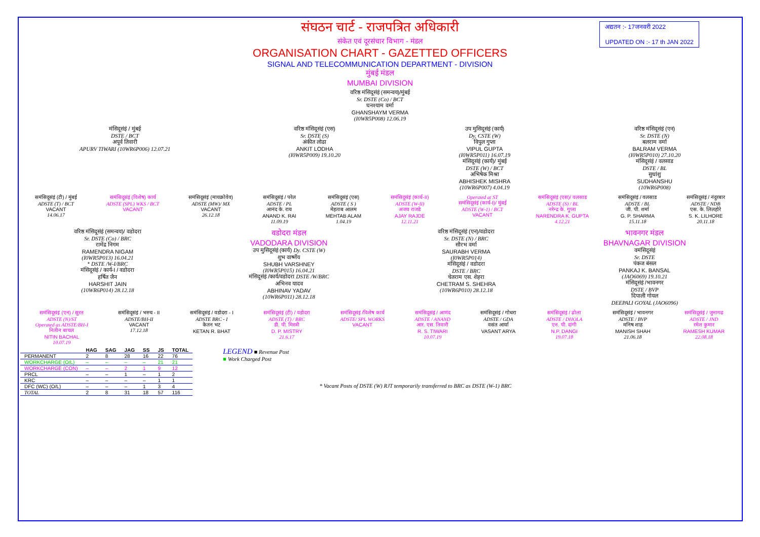अद्यतन :- 17जनवरी 2022
UPDATED ON :- 17 th JAN 2022
संघठन चार्ट - राजपत्रित अधिकारी
संकेत एवं दूरसंचार विभाग - मंडल
ORGANISATION CHART - GAZETTED OFFICERS
SIGNAL AND TELECOMMUNICATION DEPARTMENT - DIVISION
मुंबई मंडल
MUMBAI DIVISION
वरिष्ठ मंसिदूसंइं (समन्वय)/मुंबई
Sr. DSTE (Co) / BCT
घनश्याम वर्मा
GHANSHAYM VERMA
(I0WR5P008) 12.06.19
मंसिदूसंइं / मुंबई
DSTE / BCT
अपूर्व तिवारी
APURV TIWARI (10WR6P006) 12.07.21
वरिष्ठ मंसिदूसंइं (एस)
Sr. DSTE (S)
अंकीत लोढा
ANKIT LODHA
(I0WR5P009) 19.10.20
उप मुसिदूसंइं (कार्य)
Dy. CSTE (W)
विपुल गुप्ता
VIPUL GUPTA
(I0WR5P011) 16.07.19
मंसिदूसंइं (कार्य)/ मुंबई
DSTE (W) / BCT
अभिषेक मिश्रा
ABHISHEK MISHRA
(10WR6P007) 4.04.19
वरिष्ठ मंसिदूसंइं (एन)
Sr. DSTE (N)
बलराम वर्मा
BALRAM VERMA
(I0WR5P010) 27.10.20
मंसिदूसंइं / वलसाड
DSTE / BL
सुधांशु
SUDHANSHU
(10WR6P008)
समंसिदूसंइं (टी) / मुंबई
ADSTE (T) / BCT
VACANT
14.06.17
समंसिदूसंइं (विशेष) कार्य
ADSTE (SPL) WKS / BCT
VACANT
समंसिदूसंइं (मायक्रोवेव)
ADSTE (MW)/ MX
VACANT
26.12.18
समंसिदूसंइं / परेल
ADSTE / PL
आनंद के. राय
ANAND K. RAI
11.09.19
समंसिदूसंइं (एस)
ADSTE ( S )
मेहताब आलम
MEHTAB ALAM
1.04.19
समंसिदूसंइं (कार्य-II)
ADSTE (W-II)
अजय राजडे
AJAY RAJDE
12.11.21
Operated at ST
समंसिदूसंइं (कार्य-I)/ मुंबई
ADSTE (W-1) / BCT
VACANT
समंसिदूसंइं (एस)/ वलसाड
ADSTE (S) / BL
नरेन्द्र के. गुप्ता
NARENDRA K. GUPTA
4.12.21
समंसिदूसंइं / वलसाड
ADSTE / BL
जी. पी. शर्मा
G. P. SHARMA
15.11.18
समंसिदूसंइं / नंदुरबार
ADSTE / NDB
एस. के. लिलहोरे
S. K. LILHORE
20.11.18
वरिष्ठ मंसिदूसंइं (समन्वय)/ वडोदरा
Sr. DSTE (Co) / BRC
रामेंद्र निगम
RAMENDRA NIGAM
(I0WR5P013) 16.04.21
* DSTE /W-I/BRC
मंसिदूसंइं / कार्य-I / वडोदरा
हर्षित जैन
HARSHIT JAIN
(10WR6P014) 28.12.18
वडोदरा मंडल
VADODARA DIVISION
उप मुसिदूसंइं (कार्य) Dy. CSTE (W)
शुभ वार्ष्णेय
SHUBH VARSHNEY
(I0WR5P015) 16.04.21
मंसिदूसंइं /कार्य/वडोदरा DSTE /W/BRC
अभिनव यादव
ABHINAV YADAV
(10WR6P011) 28.12.18
वरिष्ठ मंसिदूसंइं (एन)/वडोदरा
Sr. DSTE (N) / BRC
सौरभ वर्मा
SAURABH VERMA
(I0WR5P014)
मंसिदूसंइं / वडोदरा
DSTE / BRC
चेतराम एस. शेहरा
CHETRAM S. SHEHRA
(10WR6P010) 28.12.18
भावनगर मंडल
BHAVNAGAR DIVISION
वमंसिदूसंइं
Sr. DSTE
पंकज बंसल
PANKAJ K. BANSAL
(JAO6069) 19.10.21
मंसिदूसंइं /भावनगर
DSTE / BVP
दिपाली गोयल
DEEPALI GOYAL (JAO6096)
समंसिदूसंइं (एन) / सुरत
ADSTE (N)/ST
Operated as ADSTE/BH-I
नितीन बाचल
NITIN BACHAL
10.07.19
समंसिदूसंइं / भरुच - II
ADSTE/BH-II
VACANT
17.12.18
समंसिदूसंइं / वडोदरा - I
ADSTE BRC - I
केतन भट
KETAN R. BHAT
समंसिदूसंइं (टी) / वडोदरा
ADSTE (T) / BRC
डी. पी. मिस्त्री
D. P. MISTRY
21.6.17
समंसिदूसंइं /विशेष कार्य
ADSTE/ SPL WORKS
VACANT
समंसिदूसंइं / आणंद
ADSTE / ANAND
आर. एस. तिवारी
R. S. TIWARI
10.07.19
समंसिदूसंइं / गोधरा
ADSTE / GDA
वसंत आर्या
VASANT ARYA
समंसिदूसंइं / ढोला
ADSTE / DHOLA
एन. पी. दांगी
N.P. DANGI
19.07.18
समंसिदूसंइं / भावनगर
ADSTE / BVP
मनिष शाह
MANISH SHAH
21.06.18
समंसिदूसंइं / जुनागढ
ADSTE / JND
रमेश कुमार
RAMESH KUMAR
22.08.18
| | HAG | SAG | JAG | SS | JS | TOTAL |
| --- | --- | --- | --- | --- | --- | --- |
| PERMANENT | 2 | 8 | 28 | 16 | 22 | 76 |
| WORKCHARGE (O/L) | – | – | – | – | 21 | 21 |
| WORKCHARGE (CON) | – | – | 2 | 1 | 9 | 12 |
| PRCL | – | – | 1 | – | 1 | 2 |
| KRC | – | – | – | – | 1 | 1 |
| DFC (WC) (O/L) | – | – | – | 1 | 3 | 4 |
| TOTAL | 2 | 8 | 31 | 18 | 57 | 116 |
LEGEND ■ Revenue Post
■ Work Charged Post
* Vacant Posts of DSTE (W) RJT temporarily transferred to BRC as DSTE (W-1) BRC